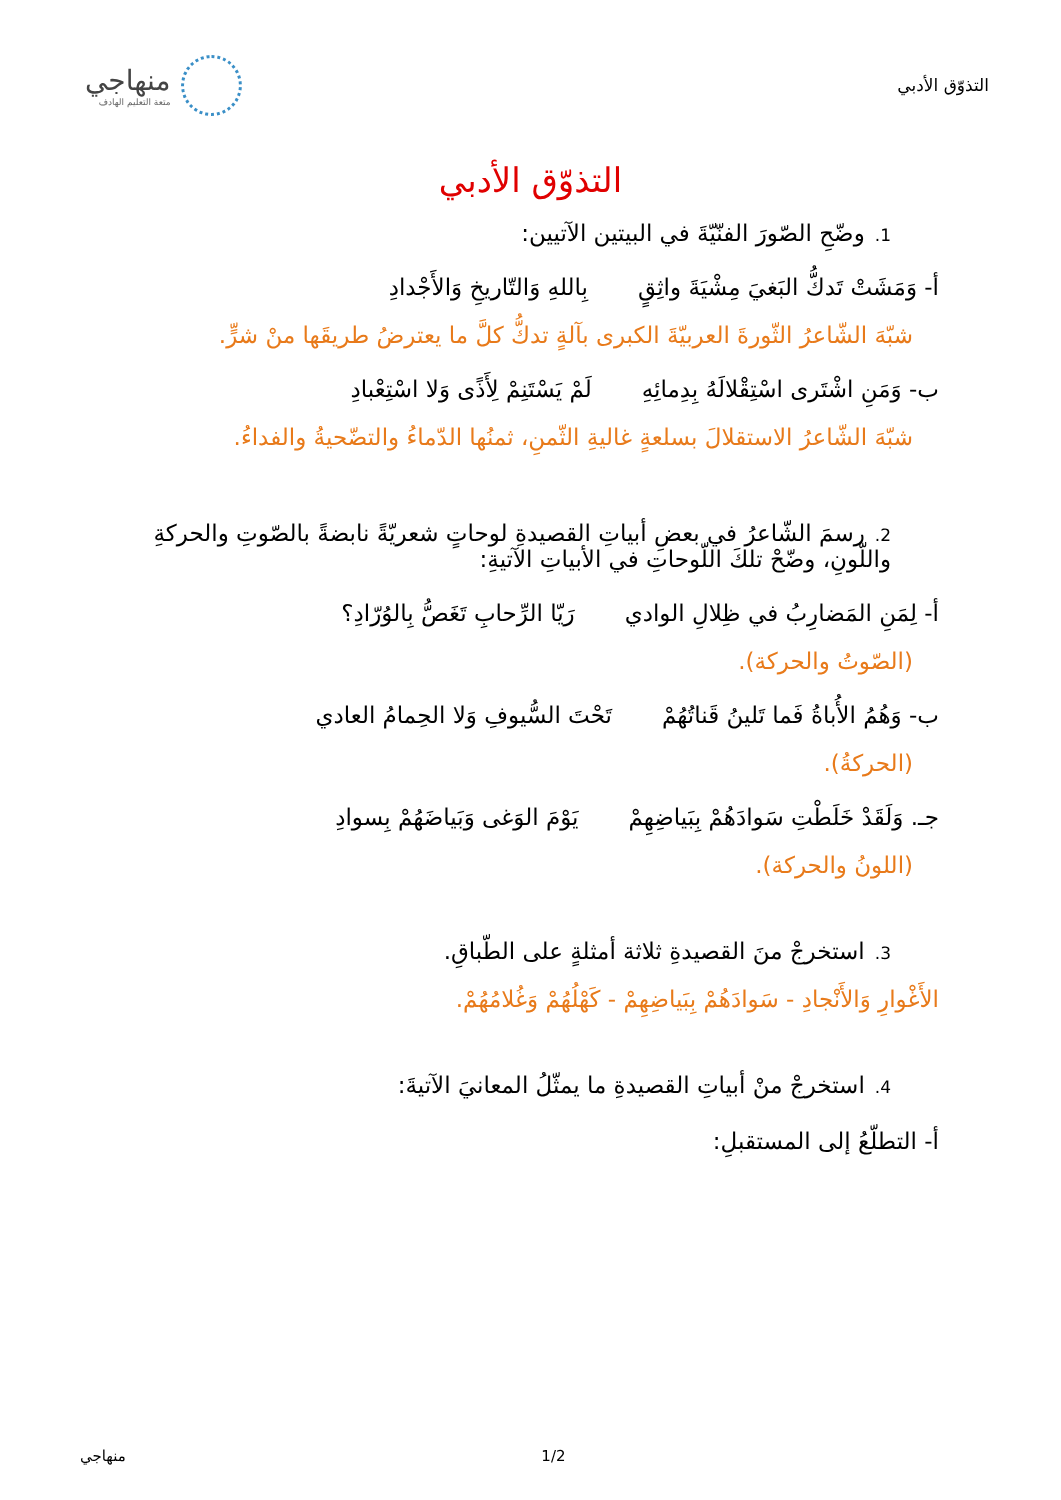التذوّق الأدبي
منهاجي
متعة التعليم الهادف
التذوّق الأدبي
1. وضّحِ الصّورَ الفنّيّةَ في البيتين الآتيين:
أ- وَمَشَتْ تَدكُّ البَغيَ مِشْيَةَ واثِقٍ بِاللهِ وَالتّاريخِ وَالأَجْدادِ
شبّهَ الشّاعرُ الثّورةَ العربيّةَ الكبرى بآلةٍ تدكُّ كلَّ ما يعترضُ طريقَها منْ شرٍّ.
ب- وَمَنِ اشْتَرى اسْتِقْلالَهُ بِدِمائِهِ لَمْ يَسْتَنِمْ لِأَذًى وَلا اسْتِعْبادِ
شبّهَ الشّاعرُ الاستقلالَ بسلعةٍ غاليةِ الثّمنِ، ثمنُها الدّماءُ والتضّحيةُ والفداءُ.
2. رسمَ الشّاعرُ في بعضِ أبياتِ القصيدةِ لوحاتٍ شعريّةً نابضةً بالصّوتِ والحركةِ واللّونِ، وضّحْ تلكَ اللّوحاتِ في الأبياتِ الآتيةِ:
أ- لِمَنِ المَضارِبُ في ظِلالِ الوادي رَيّا الرِّحابِ تَغَصُّ بِالوُرّادِ؟
(الصّوتُ والحركة).
ب- وَهُمُ الأُباةُ فَما تَلينُ قَناتُهُمْ تَحْتَ السُّيوفِ وَلا الحِمامُ العادي
(الحركةُ).
جـ. وَلَقَدْ خَلَطْتِ سَوادَهُمْ بِبَياضِهِمْ يَوْمَ الوَغى وَبَياضَهُمْ بِسوادِ
(اللونُ والحركة).
3. استخرجْ منَ القصيدةِ ثلاثة أمثلةٍ على الطّباقِ.
الأَغْوارِ وَالأَنْجادِ - سَوادَهُمْ بِبَياضِهِمْ - كَهْلُهُمْ وَغُلامُهُمْ.
4. استخرجْ منْ أبياتِ القصيدةِ ما يمثّلُ المعانيَ الآتيةَ:
أ- التطلّعُ إلى المستقبلِ:
منهاجي 1/2